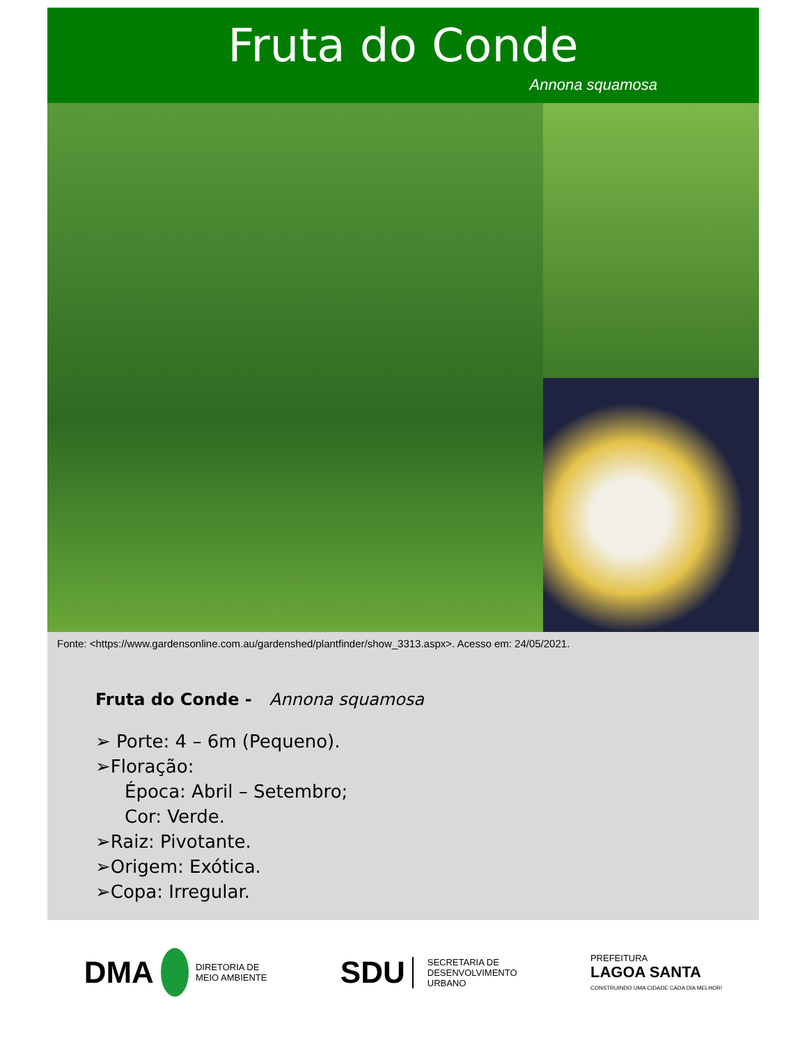Fruta do Conde
Annona squamosa
Fonte: <https://www.gardensonline.com.au/gardenshed/plantfinder/show_3313.aspx>. Acesso em: 24/05/2021.
Fruta do Conde - Annona squamosa
➢ Porte: 4 – 6m (Pequeno).
➢Floração:
Época: Abril – Setembro;
Cor: Verde.
➢Raiz: Pivotante.
➢Origem: Exótica.
➢Copa: Irregular.
DMA
DIRETORIA DE
MEIO AMBIENTE
SDU SECRETARIA DE
DESENVOLVIMENTO
URBANO
PREFEITURA
LAGOA SANTA
CONSTRUINDO UMA CIDADE CADA DIA MELHOR!